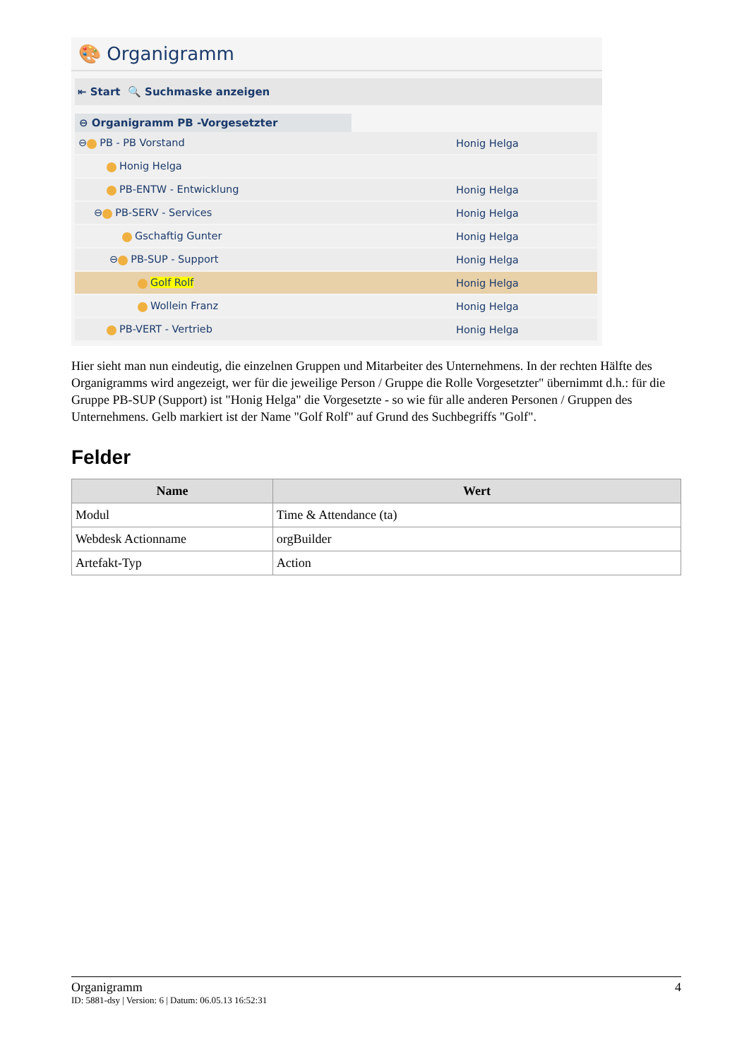🎨 Organigramm
⇤ Start 🔍 Suchmaske anzeigen
⊖ Organigramm PB -Vorgesetzter
⊖ PB - PB Vorstand Honig Helga
Honig Helga
PB-ENTW - Entwicklung Honig Helga
⊖ PB-SERV - Services Honig Helga
Gschaftig Gunter Honig Helga
⊖ PB-SUP - Support Honig Helga
Golf Rolf Honig Helga
Wollein Franz Honig Helga
PB-VERT - Vertrieb Honig Helga
Hier sieht man nun eindeutig, die einzelnen Gruppen und Mitarbeiter des Unternehmens. In der rechten Hälfte des Organigramms wird angezeigt, wer für die jeweilige Person / Gruppe die Rolle Vorgesetzter" übernimmt d.h.: für die Gruppe PB-SUP (Support) ist "Honig Helga" die Vorgesetzte - so wie für alle anderen Personen / Gruppen des Unternehmens. Gelb markiert ist der Name "Golf Rolf" auf Grund des Suchbegriffs "Golf".
Felder
| Name | Wert |
| --- | --- |
| Modul | Time & Attendance (ta) |
| Webdesk Actionname | orgBuilder |
| Artefakt-Typ | Action |
Organigramm 4
ID: 5881-dsy | Version: 6 | Datum: 06.05.13 16:52:31